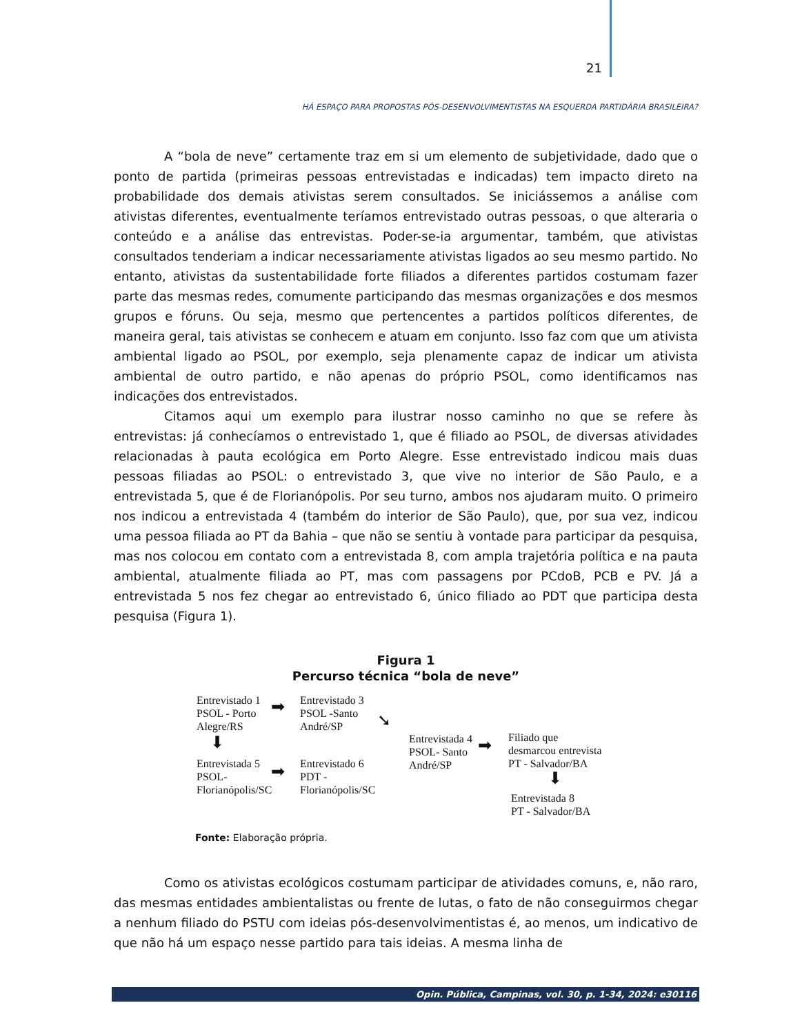21
HÁ ESPAÇO PARA PROPOSTAS PÓS-DESENVOLVIMENTISTAS NA ESQUERDA PARTIDÁRIA BRASILEIRA?
A “bola de neve” certamente traz em si um elemento de subjetividade, dado que o ponto de partida (primeiras pessoas entrevistadas e indicadas) tem impacto direto na probabilidade dos demais ativistas serem consultados. Se iniciássemos a análise com ativistas diferentes, eventualmente teríamos entrevistado outras pessoas, o que alteraria o conteúdo e a análise das entrevistas. Poder-se-ia argumentar, também, que ativistas consultados tenderiam a indicar necessariamente ativistas ligados ao seu mesmo partido. No entanto, ativistas da sustentabilidade forte filiados a diferentes partidos costumam fazer parte das mesmas redes, comumente participando das mesmas organizações e dos mesmos grupos e fóruns. Ou seja, mesmo que pertencentes a partidos políticos diferentes, de maneira geral, tais ativistas se conhecem e atuam em conjunto. Isso faz com que um ativista ambiental ligado ao PSOL, por exemplo, seja plenamente capaz de indicar um ativista ambiental de outro partido, e não apenas do próprio PSOL, como identificamos nas indicações dos entrevistados.
Citamos aqui um exemplo para ilustrar nosso caminho no que se refere às entrevistas: já conhecíamos o entrevistado 1, que é filiado ao PSOL, de diversas atividades relacionadas à pauta ecológica em Porto Alegre. Esse entrevistado indicou mais duas pessoas filiadas ao PSOL: o entrevistado 3, que vive no interior de São Paulo, e a entrevistada 5, que é de Florianópolis. Por seu turno, ambos nos ajudaram muito. O primeiro nos indicou a entrevistada 4 (também do interior de São Paulo), que, por sua vez, indicou uma pessoa filiada ao PT da Bahia – que não se sentiu à vontade para participar da pesquisa, mas nos colocou em contato com a entrevistada 8, com ampla trajetória política e na pauta ambiental, atualmente filiada ao PT, mas com passagens por PCdoB, PCB e PV. Já a entrevistada 5 nos fez chegar ao entrevistado 6, único filiado ao PDT que participa desta pesquisa (Figura 1).
Figura 1
Percurso técnica “bola de neve”
Entrevistado 1
PSOL - Porto
Alegre/RS
➡
Entrevistado 3
PSOL -Santo
André/SP
➘
⬇
Entrevistada 5
PSOL-
Florianópolis/SC
➡
Entrevistado 6
PDT -
Florianópolis/SC
Entrevistada 4
PSOL- Santo
André/SP
➡
Filiado que
desmarcou entrevista
PT - Salvador/BA
⬇
Entrevistada 8
PT - Salvador/BA
Fonte: Elaboração própria.
Como os ativistas ecológicos costumam participar de atividades comuns, e, não raro, das mesmas entidades ambientalistas ou frente de lutas, o fato de não conseguirmos chegar a nenhum filiado do PSTU com ideias pós-desenvolvimentistas é, ao menos, um indicativo de que não há um espaço nesse partido para tais ideias. A mesma linha de
Opin. Pública, Campinas, vol. 30, p. 1-34, 2024: e30116